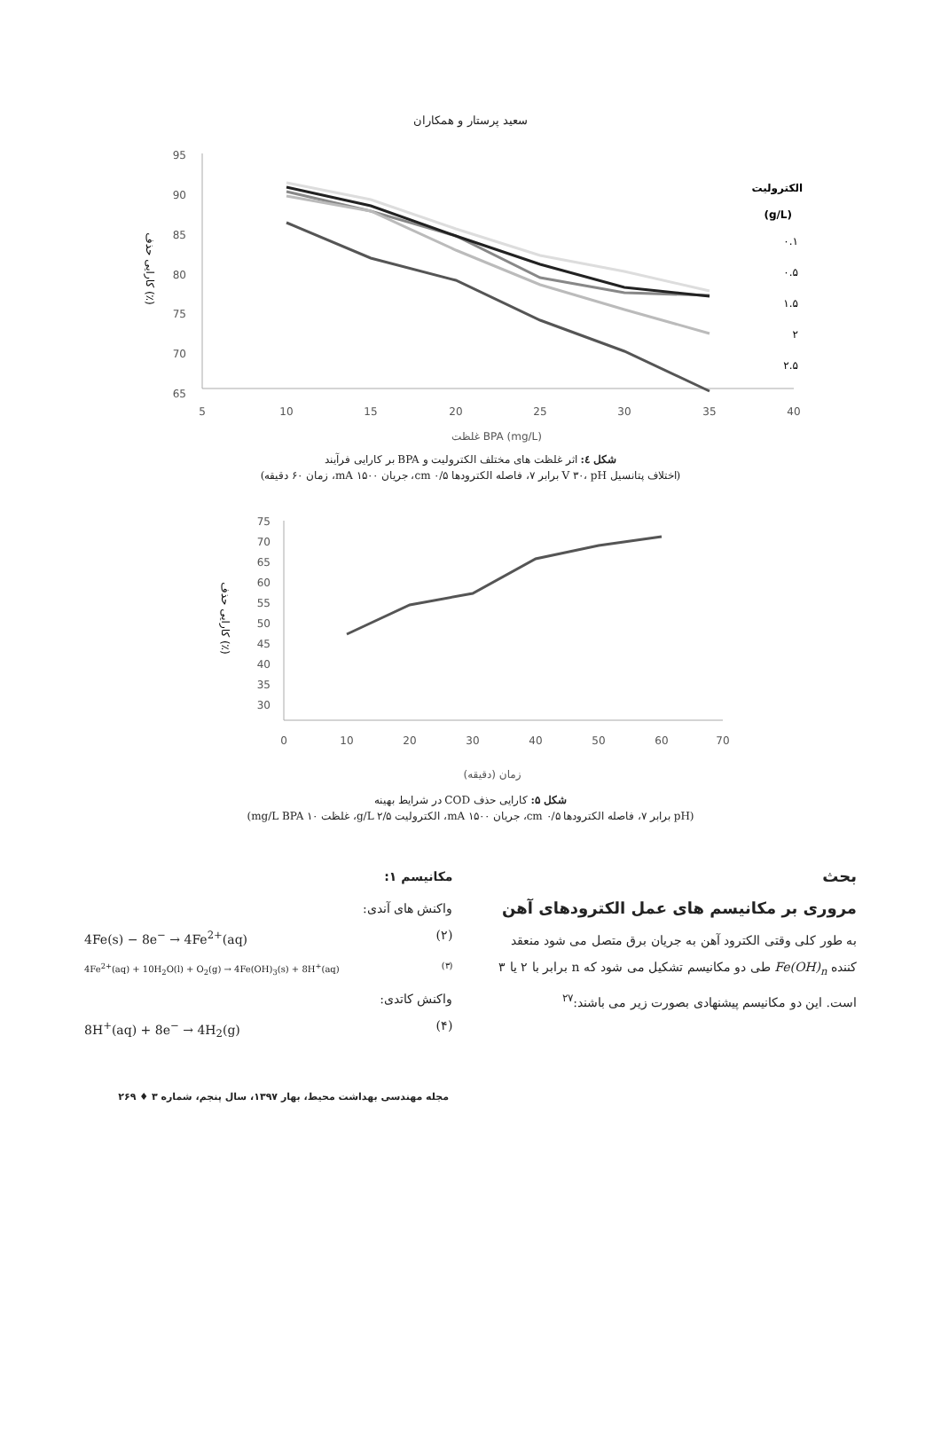سعید پرستار و همکاران
95
90
85
80
75
70
65
5
10
15
20
25
30
35
40
غلظت BPA (mg/L)
کارایی حذف (٪)
الکترولیت
(g/L)
۰.۱
۰.۵
۱.۵
۲
۲.۵
شکل ٤: اثر غلظت های مختلف الکترولیت و BPA بر کارایی فرآیند
(اختلاف پتانسیل V ۳۰، pH برابر ۷، فاصله الکترودها cm ۰/۵، جریان mA ۱۵۰۰، زمان ۶۰ دقیقه)
75
70
65
60
55
50
45
40
35
30
0
10
20
30
40
50
60
70
زمان (دقیقه)
کارایی حذف (٪)
شکل ۵: کارایی حذف COD در شرایط بهینه
(pH برابر ۷، فاصله الکترودها cm ۰/۵، جریان mA ۱۵۰۰، الکترولیت g/L ۲/۵، غلظت mg/L BPA ۱۰)
بحث
مروری بر مکانیسم های عمل الکترودهای آهن
به طور کلی وقتی الکترود آهن به جریان برق متصل می شود منعقد کننده Fe(OH)<sub>n</sub> طی دو مکانیسم تشکیل می شود که n برابر با ۲ یا ۳ است. این دو مکانیسم پیشنهادی بصورت زیر می باشند:<sup>۲۷</sup>
مکانیسم ۱:
واکنش های آندی:
4Fe(s) − 8e<sup>−</sup> → 4Fe<sup>2+</sup>(aq) (۲)
4Fe<sup>2+</sup>(aq) + 10H<sub>2</sub>O(l) + O<sub>2</sub>(g) → 4Fe(OH)<sub>3</sub>(s) + 8H<sup>+</sup>(aq) (۳)
واکنش کاتدی:
8H<sup>+</sup>(aq) + 8e<sup>−</sup> → 4H<sub>2</sub>(g) (۴)
مجله مهندسی بهداشت محیط، بهار ۱۳۹۷، سال پنجم، شماره ۳ ♦ ۲۶۹